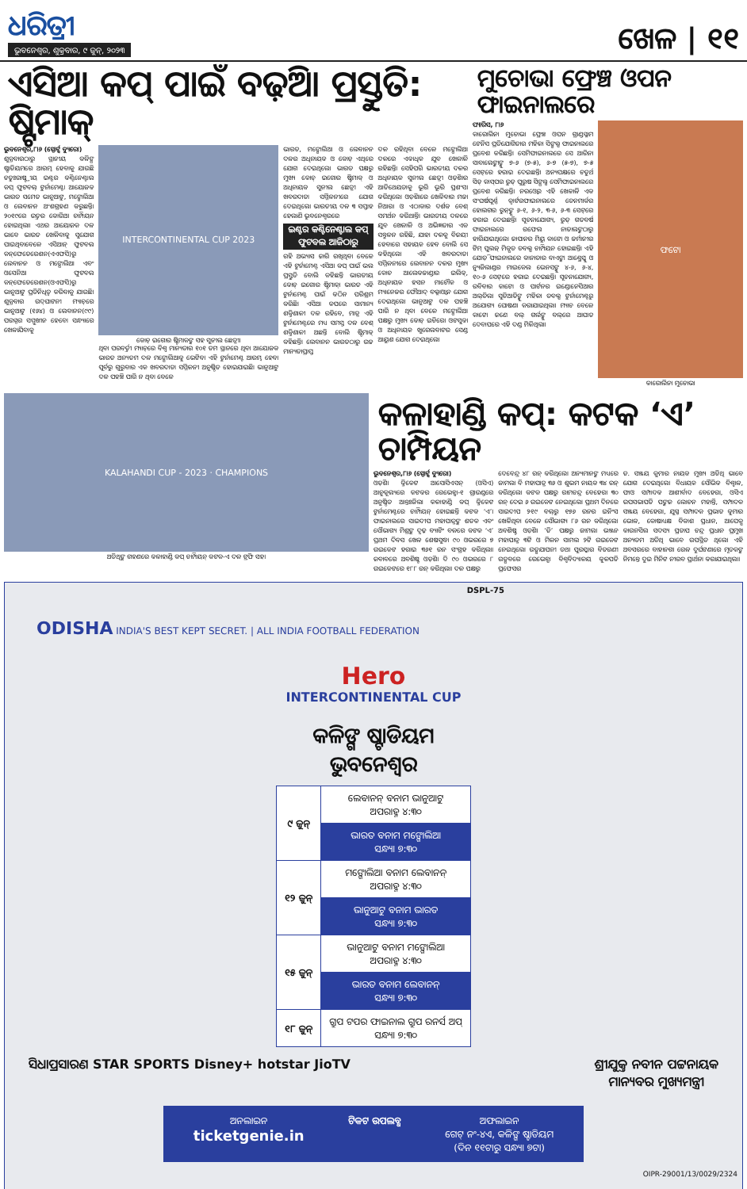ଧରିତ୍ରୀ
ଭୁବନେଶ୍ୱର, ଶୁକ୍ରବାର, ୯ ଜୁନ୍, ୨୦୨୩
ଖେଳ | ୧୧
ଏସିଆ କପ୍ ପାଇଁ ବଢ଼ିଆ ପ୍ରସ୍ତୁତି: ଷ୍ଟିମାକ୍
ଭୁବନେଶ୍ୱର,୮।୬ (ସ୍ପୋର୍ଟ୍ସ ବ୍ୟୁରୋ)
ଶୁକ୍ରବାରଠାରୁ ସ୍ଥାନୀୟ କଳିଙ୍ଗ ଷ୍ଟାଡିୟମରେ ଆରମ୍ଭ ହେବାକୁ ଯାଉଛି ଚତୁଃରାଷ୍ଟ୍ରୀୟ ଇଣ୍ଟର କଣ୍ଟିନେଣ୍ଟାଲ କପ୍ ଫୁଟବଲ୍ ଟୁର୍ନାମେଣ୍ଟ। ଆୟୋଜକ ଭାରତ ସମେତ ଭାନୁଆଟୁ, ମଙ୍ଗୋଲିଆ ଓ ଲେବାନନ ଅଂଶଗ୍ରହଣ କରୁଛନ୍ତି। ୨୦୧୯ରେ ଉତ୍ତର କୋରିଆ ଚାମ୍ପିୟନ ହୋଇଥିଲା। ଏଥର ଆୟୋଜକ ଦଳ ଭାବେ ଭାରତ ଖେଳିବାକୁ ସୁଯୋଗ ପାଇଥିବାବେଳେ ଏସିଆନ୍ ଫୁଟବଲ କନ୍‌ଫେଡେରେଶନ(ଏଏଫସି)ରୁ ଲେବାନନ ଓ ମଙ୍ଗୋଲିଆ ଏବଂ ଓସେନିଆ ଫୁଟବଲ କନ୍‌ଫେଡେରେଶନ(ଓଏଫସି)ରୁ ଭାନୁଆଟୁ ପ୍ରତିନିଧିତ୍ୱ କରିବାକୁ ଯାଉଛି। ଶୁକ୍ରବାର ଉଦ୍‌ଘାଟନୀ ମ୍ୟାଚ୍‌ରେ ଭାନୁଆଟୁ (୧୬୪) ଓ ଲେବାନନ(୯୯) ପରସ୍ପର ସମ୍ମୁଖୀନ ହେବେ। ସନ୍ଧ୍ୟାରେ ଖେଳାଯିବାକୁ
INTERCONTINENTAL CUP 2023
କୋଚ୍ ଇଗୋର ଷ୍ଟିମାକଙ୍କ ସହ ସୁନୀଲ ଛେତ୍ରୀ।
ଥିବା ପରବର୍ତ୍ତୀ ମ୍ୟାଚ୍‌ରେ ବିଶ୍ୱ ମାନ୍ୟତାର ୧୦୧ ତମ ସ୍ଥାନରେ ଥିବା ଆୟୋଜକ ଭାରତ ଅନ୍ୟତମ ଦଳ ମଙ୍ଗୋଲିଆକୁ ଭେଟିବ। ଏହି ଟୁର୍ନାମେଣ୍ଟ ଆରମ୍ଭ ହେବା ପୂର୍ବରୁ ଗୁରୁବାର ଏକ ଖବରଦାତା ସମ୍ମିଳନୀ ଅନୁଷ୍ଠିତ ହୋଇଯାଇଛି। ଭାନୁଆଟୁ ଦଳ ପହଞ୍ଚି ପାରି ନ ଥିବା ବେଳେ
ଭାରତ, ମଙ୍ଗୋଲିଆ ଓ ଲେବାନନ ଦଳର ଅଧିନାୟକ ଓ କୋଚ୍ ଏଥିରେ ଯୋଗ ଦେଇଥିଲେ। ଭାରତ ପକ୍ଷରୁ ମୁଖ୍ୟ କୋଚ୍ ଇଗୋର ଷ୍ଟିମାକ୍ ଓ ଅଧିନାୟକ ସୁନୀଲ ଛେତ୍ରୀ ଏହି ଖବରଦାତା ସମ୍ମିଳନୀରେ ଯୋଗ ଦେଇଥିଲେ। ଭାରତୀୟ ଦଳ ୩ ସପ୍ତାହ ହେଲାଣି ଭୁବନେଶ୍ୱରରେ
ଇଣ୍ଟର କଣ୍ଟିନେଣ୍ଟାଲ କପ୍ ଫୁଟବଲ ଆଜିଠାରୁ
ରହି ଅଭ୍ୟାସ ଜାରି ରଖିଥିବା ବେଳେ ଏହି ଟୁର୍ନାମେଣ୍ଟ ଏସିଆ କପ୍ ପାଇଁ ଭଲ ପ୍ରସ୍ତୁତି ବୋଲି କହିଛନ୍ତି ଭାରତୀୟ କୋଚ୍ ଇଗୋର ଷ୍ଟିମାକ୍। ଭାରତ ଏହି ଟୁର୍ନାମେଣ୍ଟ ପାଇଁ କଠିନ ପରିଶ୍ରମ କରିଛି। ଏସିଆ କପରେ ସାମାନ୍ୟ ଶକ୍ତିଶାଳୀ ଦଳ ରହିବେ, ମାତ୍ର ଏହି ଟୁର୍ନାମେଣ୍ଟରେ ମଧ୍ୟ ସମସ୍ତ ଦଳ ବେଶ୍ ଶକ୍ତିଶାଳୀ ଅଛନ୍ତି ବୋଲି ଷ୍ଟିମାକ୍ କହିଛନ୍ତି। ଲେବାନନ ଭାରତଠାରୁ ଉଚ୍ଚ ମାନ୍ୟତାପ୍ରାପ୍ତ
ଦଳ ରହିଥିବା ବେଳେ ମଙ୍ଗୋଲିଆ ଦଳରେ ଏକାଧିକ ଯୁବ ଖେଳାଳି ରହିଛନ୍ତି। ସେହିପରି ଭାରତୀୟ ଦଳର ଅଧିନାୟକ ସୁନୀଲ ଛେତ୍ରୀ ଓଡ଼ିଶାର ଆତିଥେୟତାକୁ ଭୂରି ଭୂରି ପ୍ରଶଂସା କରିଥିଲେ। ଓଡ଼ିଶାରେ ଖେଳିବାର ମଜା ନିଆରା ଓ ଏଠାକାର ଦର୍ଶକ ବେଶ୍ ସମର୍ଥନ କରିଥାନ୍ତି। ଭାରତୀୟ ଦଳରେ ଯୁବ ଖେଳାଳି ଓ ଅଭିଜ୍ଞତାର ଏକ ସନ୍ତୁଳନ ରହିଛି, ଯାହା ଦଳକୁ ବିଜୟୀ ହେବାରେ ସହାୟକ ହେବ ବୋଲି ସେ କହିଥିଲେ। ଏହି ଖବରଦାତା ସମ୍ମିଳନୀରେ ଲେବାନନ ଦଳର ମୁଖ୍ୟ କୋଚ ଆଲେକଜାଣ୍ଡାର ଇଲିକ୍, ଅଧିନାୟକ ହସନ ମାଟୌକ ଓ ମ୍ୟାନେଜର ଫୌଆଦ୍ ବଲ୍ଲାଓ୍ୱାନ ଯୋଗ ଦେଇଥିଲେ। ଭାନୁଆଟୁ ଦଳ ପହଞ୍ଚି ପାରି ନ ଥିବା ବେଳେ ମଙ୍ଗୋଲିଆ ପକ୍ଷରୁ ମୁଖ୍ୟ କୋଚ୍ ଇଚିରୋ ଓଟସୁକା ଓ ଅଧିନାୟକ ଖୁରେଲବାଟର ସେଣ୍ଡ ଆୟୁଶ ଯୋଗ ଦେଇଥିଲେ।
ମୁଚୋଭା ଫ୍ରେଞ୍ଚ ଓପନ ଫାଇନାଲରେ
ପ୍ୟାରିସ, ୮।୬
କାରୋଲିନା ମୁଚୋଭା ଫ୍ରେଞ୍ଚ ଓପନ ଗ୍ରାଣ୍ଡସ୍ଲାମ ଟେନିସ ପ୍ରତିଯୋଗିତାର ମହିଳା ସିଙ୍ଗଲ୍ସ ଫାଇନାଲରେ ପ୍ରବେଶ କରିଛନ୍ତି। ସେମିଫାଇନାଲରେ ସେ ଆରିନା ସାବାଲେଙ୍କାଙ୍କୁ ୭-୬ (୭-୫), ୬-୭ (୫-୭), ୭-୫ ସେଟ୍‌ରେ ହରାଇ ଦେଇଛନ୍ତି। ଅନ୍ୟପକ୍ଷରେ ଚତୁର୍ଥ ସିଡ୍ କାସ୍‌ପର ରୁଡ୍ ପୁରୁଷ ସିଙ୍ଗଲ୍ସ ସେମିଫାଇନାଲରେ ପ୍ରବେଶ କରିଛନ୍ତି। ନରଓ୍ୱେର ଏହି ଖେଳାଳି ଏକ ସଂଘର୍ଷପୂର୍ଣ୍ଣ କ୍ୱାର୍ଟରଫାଇନାଲରେ ଡେନମାର୍କର ହୋଲଗର ରୁନ୍‌ଙ୍କୁ ୬-୧, ୬-୨, ୩-୬, ୬-୩ ସେଟ୍‌ରେ ହରାଇ ଦେଇଛନ୍ତି। ସୂଚନାଯୋଗ୍ୟ, ରୁଡ୍ ଗତବର୍ଷ ଫାଇନାଲରେ ରଫେଲ ନାଡାଲଙ୍କଠାରୁ ହାରିଯାଇଥିଲେ। ଜାପାନର ମିୟୁ କାଟୋ ଓ ଜର୍ମାନୀର ଟିମ୍ ପୁଲଜ୍ ମିକ୍ସଡ ଡବଲ୍ସ ଚାମ୍ପିୟନ ହୋଇଛନ୍ତି। ଏହି ଯୋଡ଼ି ଫାଇନାଲରେ କାନାଡାର ବାଏଙ୍କା ଆଣ୍ଡ୍ରେସ୍କୁ ଓ ନ୍ୟୁଜିଲାଣ୍ଡର ମାଇକେଲ ଭେନସଙ୍କୁ ୪-୬, ୬-୪, ୧୦-୬ ସେଟ୍‌ରେ ହରାଇ ଦେଇଛନ୍ତି। ସୂଚନାଯୋଗ୍ୟ, ରବିବାର କାଟୋ ଓ ପାର୍ଟନର ଇଣ୍ଡୋନେସିଆର ଅଲ୍‌ଡିଲା ସୁଚିଆଡିଙ୍କୁ ମହିଳା ଡବଲ୍ସ ଟୁର୍ନାମେଣ୍ଟରୁ ଅଯୋଗ୍ୟ ଘୋଷଣା କରାଯାଇଥିଲା। ମ୍ୟାଚ ବେଳେ କାଟୋ ଜଣେ ବଲ୍ ଗର୍ଲଙ୍କୁ ବଲ୍‌ରେ ଆଘାତ ଦେବାପରେ ଏହି ଦଣ୍ଡ ମିଳିଥିଲା।
ଫଟୋ
କାରୋଲିନା ମୁଚୋଭା
KALAHANDI CUP - 2023 · CHAMPIONS
ଅତିଥିଙ୍କ ଗହଣରେ କଳାହାଣ୍ଡି କପ୍ ଚାମ୍ପିୟନ୍ କଟକ-ଏ ଦଳ ଟ୍ରଫି ସହ।
କଳାହାଣ୍ଡି କପ୍: କଟକ ‘ଏ’ ଚାମ୍ପିୟନ
ଭୁବନେଶ୍ୱର,୮।୬ (ସ୍ପୋର୍ଟ୍ସ ବ୍ୟୁରୋ)
ଓଡ଼ିଶା କ୍ରିକେଟ ଆସୋସିଏସନ୍ (ଓସିଏ) ଆନୁକୂଲ୍ୟରେ କଟକର ରେଭେନ୍ସା-୧ ଗ୍ରାଉଣ୍ଡରେ ଅନୁଷ୍ଠିତ ଆନ୍ତଃଜିଲା କଳାହାଣ୍ଡି କପ୍ କ୍ରିକେଟ ଟୁର୍ନାମେଣ୍ଟରେ ଚାମ୍ପିୟନ୍ ହୋଇଛନ୍ତି କଟକ ‘ଏ’। ଫାଇନାଲରେ ସାଇଦୀପ ମହାପାତ୍ରଙ୍କ ଶତକ ଏବଂ ସୌଭାଗ୍ୟ ମିଶ୍ରଙ୍କ ଦୃଢ଼ ବ୍ୟାଟିଂ ବଳରେ କଟକ ‘ଏ’ ପ୍ରଥମ ଦିବସ ଖେଳ ଶେଷସୁଦ୍ଧା ୯୦ ଓଭରରେ ୭ ଉଇକେଟ ହରାଇ ୩୬୧ ରନ ସଂଗ୍ରହ କରିଥିଲା। ଜବାବରେ ଅବଶିଷ୍ଟ ଓଡ଼ିଶା ଦି ୯୦ ଓଭରରେ ୮ ଉଇକେଟରେ ୧୮୮ ରନ୍ କରିଥିଲା। ଦଳ ପକ୍ଷରୁ
ଦେବେନ୍ଦ୍ର ୪୮ ରନ୍ କରିଥିଲେ। ଅନ୍ୟମାନଙ୍କ ମଧ୍ୟରେ ଜାମଲା ବି ମହାପାତ୍ର ୩୬ ଓ ଶୁଭମ ନାୟକ ୩୪ ରନ୍ କରିଥିଲେ। କଟକ ପକ୍ଷରୁ ରାମଚନ୍ଦ୍ର ବେହେରା ୩୦ ରନ୍ ଦେଇ ୬ ଉଇକେଟ ନେଇଥିଲେ। ପ୍ରଥମ ଦିନରେ ସାଇଦୀପ ୨୧୯ ବଲ୍‌ରୁ ୧୭୬ ରନର ଇନିଂସ ଖେଳିଥିବା ବେଳେ ସୌଭାଗ୍ୟ ୮୬ ରନ କରିଥିଲେ। ଅବଶିଷ୍ଟ ଓଡ଼ିଶା ‘ଡି’ ପକ୍ଷରୁ ଜାମଲା ଭଞ୍ଜନ ମହାପାତ୍ର ୩ଟି ଓ ମିଳନ ସାମଲ ୨ଟି ଉଇକେଟ ନେଇଥିଲେ। ଉତ୍ସଯାପନୀ ତଥା ପୁରସ୍କାର ବିତରଣୀ ଉତ୍ସବରେ ରେଭେନ୍ସା ବିଶ୍ୱବିଦ୍ୟାଳୟ କୁଳପତି ପ୍ରଫେସର
ଡ. ସଞ୍ଜୟ କୁମାର ନାୟକ ମୁଖ୍ୟ ଅତିଥି ଭାବେ ଯୋଗ ଦେଇଥିଲେ। ବିଧାୟକ ସୌଭିକ ବିଶ୍ୱାଳ, ଫାଓ ସମ୍ପାଦକ ଆଶୀର୍ବାଦ ବେହେରା, ଓସିଏ ଉପସଭାପତି ପଙ୍କଜ ଲୋଚନ ମହାନ୍ତି, ସମ୍ପାଦକ ସଞ୍ଜୟ ବେହେରା, ଯୁଗ୍ମ ସମ୍ପାଦକ ପ୍ରଭାତ କୁମାର ଭୋଳ, କୋଷାଧ୍ୟକ୍ଷ ବିକାଶ ପ୍ରଧାନ, ଆପେକ୍ସ କାଉନସିଲ ସଦସ୍ୟ ପ୍ରତାପ ଚନ୍ଦ୍ର ପ୍ରଧାନ ପ୍ରମୁଖ ଅନ୍ୟତମ ଅତିଥି ଭାବେ ଉପସ୍ଥିତ ଥିଲେ। ଏହି ଅବସରରେ ବାହାନଗା ରେଳ ଦୁର୍ଘଟଣାରେ ମୃତକଙ୍କ ନିମନ୍ତେ ଦୁଇ ମିନିଟ ନୀରବ ପ୍ରାର୍ଥନା କରାଯାଇଥିଲା।
DSPL-75
ODISHA INDIA'S BEST KEPT SECRET. | ALL INDIA FOOTBALL FEDERATION
Hero
INTERCONTINENTAL CUP
କଳିଙ୍ଗ ଷ୍ଟାଡିୟମ
ଭୁବନେଶ୍ୱର
| ୯ ଜୁନ୍ | ଲେବାନନ୍ ବନାମ ଭାନୁଆଟୁ ଅପରାହ୍ନ ୪:୩୦ |
| | ଭାରତ ବନାମ ମଙ୍ଗୋଲିଆ ସନ୍ଧ୍ୟା ୭:୩୦ |
| ୧୨ ଜୁନ୍ | ମଙ୍ଗୋଲିଆ ବନାମ ଲେବାନନ୍ ଅପରାହ୍ନ ୪:୩୦ |
| | ଭାନୁଆଟୁ ବନାମ ଭାରତ ସନ୍ଧ୍ୟା ୭:୩୦ |
| ୧୫ ଜୁନ୍ | ଭାନୁଆଟୁ ବନାମ ମଙ୍ଗୋଲିଆ ଅପରାହ୍ନ ୪:୩୦ |
| | ଭାରତ ବନାମ ଲେବାନନ୍ ସନ୍ଧ୍ୟା ୭:୩୦ |
| ୧୮ ଜୁନ୍ | ଗ୍ରୁପ ଟପର ଫାଇନାଲ ଗ୍ରୁପ ରନର୍ସ ଅପ୍ ସନ୍ଧ୍ୟା ୭:୩୦ |
ସିଧାପ୍ରସାରଣ STAR SPORTS Disney+ hotstar JioTV ଶ୍ରୀଯୁକ୍ତ ନବୀନ ପଟ୍ଟନାୟକ
ମାନ୍ୟବର ମୁଖ୍ୟମନ୍ତ୍ରୀ
ଅନଲାଇନ
ticketgenie.in ଟିକଟ ଉପଲବ୍ଧ ଅଫଲାଇନ
ଗେଟ୍ ନଂ-୪ଏ, କଳିଙ୍ଗ ଷ୍ଟାଡିୟମ
(ଦିନ ୧୧ଟାରୁ ସନ୍ଧ୍ୟା ୭ଟା)
OIPR-29001/13/0029/2324